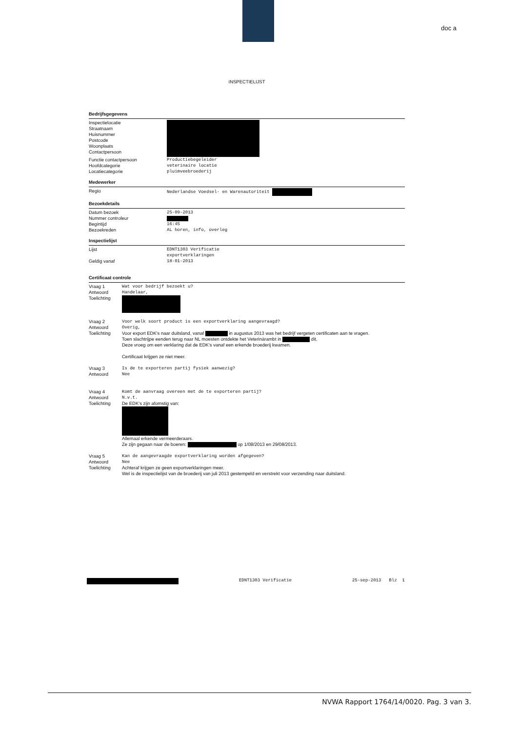doc a
INSPECTIELIJST
Bedrijfsgegevens
| Inspectielocatie Straatnaam Huisnummer Postcode Woonplaats Contactpersoon | |
| Functie contactpersoon | Productiebegeleider |
| Hoofdcategorie | veterinaire locatie |
| Locatiecategorie | pluimveebroederij |
Medewerker
| Regio | Nederlandse Voedsel- en Warenautoriteit |
Bezoekdetails
| Datum bezoek | 25-09-2013 |
| Nummer controleur | |
| Begintijd | 16:45 |
| Bezoekreden | AL horen, info, overleg |
Inspectielijst
| Lijst | EDNT1303 Verificatie exportverklaringen |
| Geldig vanaf | 18-01-2013 |
Certificaat controle
| Vraag 1 | Wat voor bedrijf bezoekt u? |
| Antwoord | Handelaar, |
| Toelichting | |
| Vraag 2 | Voor welk soort product is een exportverklaring aangevraagd? |
| Antwoord | Overig, |
| Toelichting | Voor export EDK's naar duitsland, vanaf in augustus 2013 was het bedrijf vergeten certificaten aan te vragen. Toen slachtrijpe eenden terug naar NL moesten ontdekte het Veterinärambt in dit. Deze vroeg om een verklaring dat de EDK's vanaf een erkende broederij kwamen. Certificaat krijgen ze niet meer. |
| Vraag 3 | Is de te exporteren partij fysiek aanwezig? |
| Antwoord | Nee |
| Vraag 4 | Komt de aanvraag overeen met de te exporteren partij? |
| Antwoord | N.v.t. |
| Toelichting | De EDK's zijn afomstig van: Allemaal erkende vermeerderaars. Ze zijn gegaan naar de boeren: op 1/08/2013 en 29/08/2013. |
| Vraag 5 | Kan de aangevraagde exportverklaring worden afgegeven? |
| Antwoord | Nee |
| Toelichting | Achteraf krijgen ze geen exportverklaringen meer. Wel is de inspectielijst van de broederij van juli 2013 gestempeld en verstrekt voor verzending naar duitsland. |
EDNT1303 Verificatie 25-sep-2013 Blz 1
NVWA Rapport 1764/14/0020. Pag. 3 van 3.